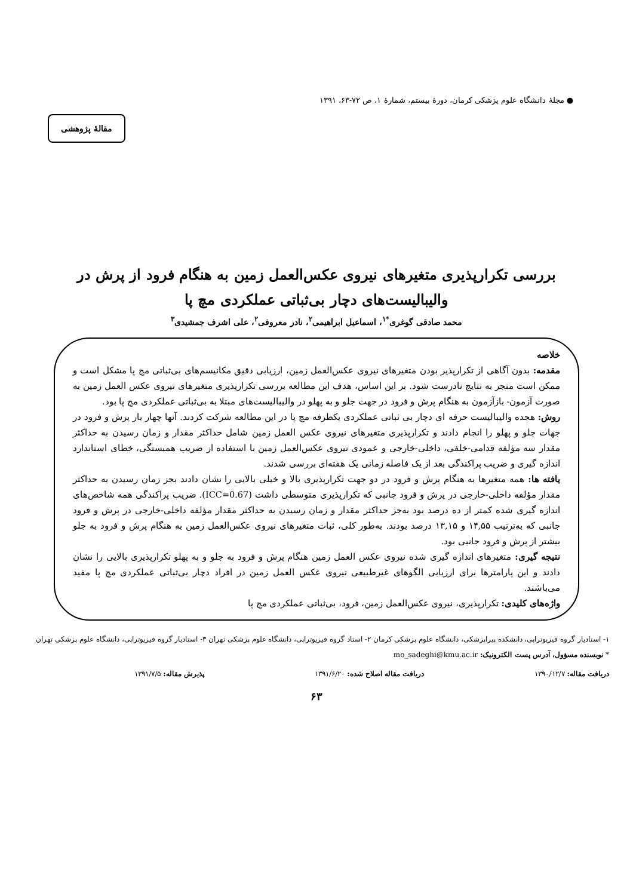● مجلهٔ دانشگاه علوم پزشکی کرمان، دورهٔ بیستم، شمارهٔ ۱، ص ۷۲-۶۳، ۱۳۹۱
مقالهٔ پژوهشی
بررسی تکرارپذیری متغیرهای نیروی عکس‌العمل زمین به هنگام فرود از پرش در
والیبالیست‌های دچار بی‌ثباتی عملکردی مچ پا
محمد صادقی گوغری<sup>*۱</sup>، اسماعیل ابراهیمی<sup>۲</sup>، نادر معروفی<sup>۲</sup>، علی اشرف جمشیدی<sup>۳</sup>
خلاصه
مقدمه: بدون آگاهی از تکرارپذیر بودن متغیرهای نیروی عکس‌العمل زمین، ارزیابی دقیق مکانیسم‌های بی‌ثباتی مچ پا مشکل است و ممکن است منجر به نتایج نادرست شود. بر این اساس، هدف این مطالعه بررسی تکرارپذیری متغیرهای نیروی عکس العمل زمین به صورت آزمون- بازآزمون به هنگام پرش و فرود در جهت جلو و به پهلو در والیبالیست‌های مبتلا به بی‌ثباتی عملکردی مچ پا بود.
روش: هجده والیبالیست حرفه ای دچار بی ثباتی عملکردی یکطرفه مچ پا در این مطالعه شرکت کردند. آنها چهار بار پرش و فرود در جهات جلو و پهلو را انجام دادند و تکرارپذیری متغیرهای نیروی عکس العمل زمین شامل حداکثر مقدار و زمان رسیدن به حداکثر مقدار سه مؤلفه قدامی-خلفی، داخلی-خارجی و عمودی نیروی عکس‌العمل زمین با استفاده از ضریب همبستگی، خطای استاندارد اندازه گیری و ضریب پراکندگی بعد از یک فاصله زمانی یک هفته‌ای بررسی شدند.
یافته ها: همه متغیرها به هنگام پرش و فرود در دو جهت تکرارپذیری بالا و خیلی بالایی را نشان دادند بجز زمان رسیدن به حداکثر مقدار مؤلفه داخلی-خارجی در پرش و فرود جانبی که تکرارپذیری متوسطی داشت (ICC=0.67). ضریب پراکندگی همه شاخص‌های اندازه گیری شده کمتر از ده درصد بود به‌جز حداکثر مقدار و زمان رسیدن به حداکثر مقدار مؤلفه داخلی-خارجی در پرش و فرود جانبی که به‌ترتیب ۱۴,۵۵ و ۱۳,۱۵ درصد بودند. به‌طور کلی، ثبات متغیرهای نیروی عکس‌العمل زمین به هنگام پرش و فرود به جلو بیشتر از پرش و فرود جانبی بود.
نتیجه گیری: متغیرهای اندازه گیری شده نیروی عکس العمل زمین هنگام پرش و فرود به جلو و به پهلو تکرارپذیری بالایی را نشان دادند و این پارامترها برای ارزیابی الگوهای غیرطبیعی نیروی عکس العمل زمین در افراد دچار بی‌ثباتی عملکردی مچ پا مفید می‌باشند.
واژه‌های کلیدی: تکرارپذیری، نیروی عکس‌العمل زمین، فرود، بی‌ثباتی عملکردی مچ پا
۱- استادیار گروه فیزیوتراپی، دانشکده پیراپزشکی، دانشگاه علوم پزشکی کرمان ۲- استاد گروه فیزیوتراپی، دانشگاه علوم پزشکی تهران ۳- استادیار گروه فیزیوتراپی، دانشگاه علوم پزشکی تهران
* نویسنده مسؤول، آدرس پست الکترونیک: mo_sadeghi@kmu.ac.ir
دریافت مقاله: ۱۳۹۰/۱۲/۷ دریافت مقاله اصلاح شده: ۱۳۹۱/۶/۲۰ پذیرش مقاله: ۱۳۹۱/۷/۵
۶۳